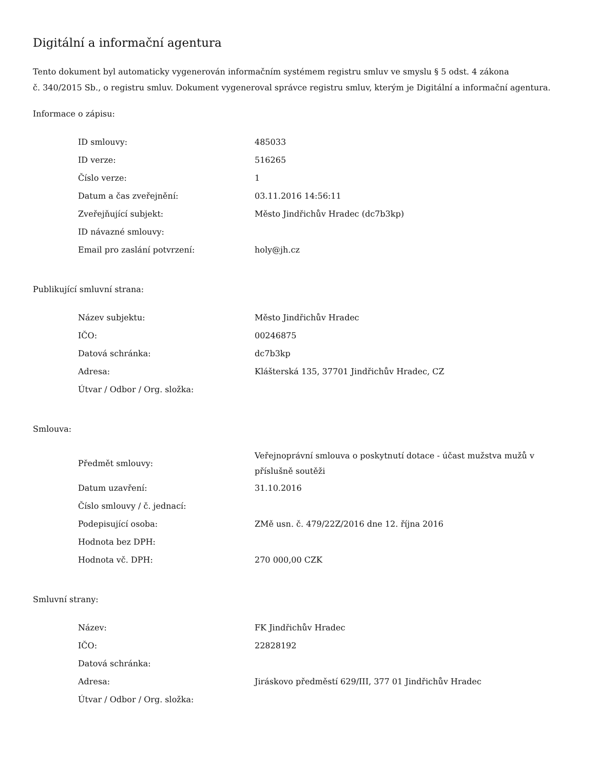Digitální a informační agentura
Tento dokument byl automaticky vygenerován informačním systémem registru smluv ve smyslu § 5 odst. 4 zákona
č. 340/2015 Sb., o registru smluv. Dokument vygeneroval správce registru smluv, kterým je Digitální a informační agentura.
Informace o zápisu:
| ID smlouvy: | 485033 |
| ID verze: | 516265 |
| Číslo verze: | 1 |
| Datum a čas zveřejnění: | 03.11.2016 14:56:11 |
| Zveřejňující subjekt: | Město Jindřichův Hradec (dc7b3kp) |
| ID návazné smlouvy: | |
| Email pro zaslání potvrzení: | holy@jh.cz |
Publikující smluvní strana:
| Název subjektu: | Město Jindřichův Hradec |
| IČO: | 00246875 |
| Datová schránka: | dc7b3kp |
| Adresa: | Klášterská 135, 37701 Jindřichův Hradec, CZ |
| Útvar / Odbor / Org. složka: | |
Smlouva:
| Předmět smlouvy: | Veřejnoprávní smlouva o poskytnutí dotace - účast mužstva mužů v příslušně soutěži |
| Datum uzavření: | 31.10.2016 |
| Číslo smlouvy / č. jednací: | |
| Podepisující osoba: | ZMě usn. č. 479/22Z/2016 dne 12. října 2016 |
| Hodnota bez DPH: | |
| Hodnota vč. DPH: | 270 000,00 CZK |
Smluvní strany:
| Název: | FK Jindřichův Hradec |
| IČO: | 22828192 |
| Datová schránka: | |
| Adresa: | Jiráskovo předměstí 629/III, 377 01 Jindřichův Hradec |
| Útvar / Odbor / Org. složka: | |